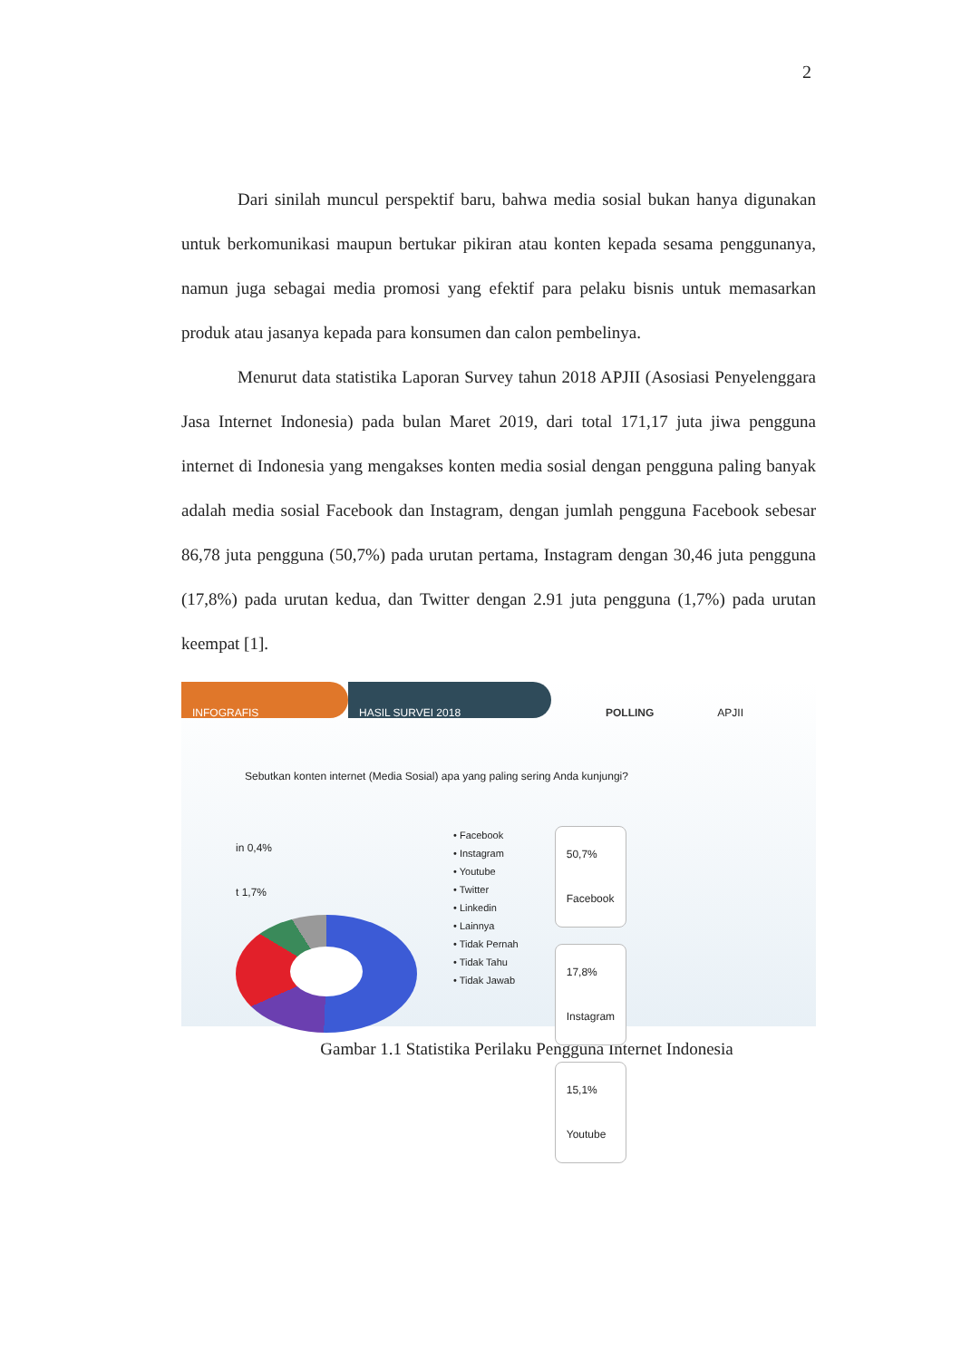2
Dari sinilah muncul perspektif baru, bahwa media sosial bukan hanya digunakan untuk berkomunikasi maupun bertukar pikiran atau konten kepada sesama penggunanya, namun juga sebagai media promosi yang efektif para pelaku bisnis untuk memasarkan produk atau jasanya kepada para konsumen dan calon pembelinya.
Menurut data statistika Laporan Survey tahun 2018 APJII (Asosiasi Penyelenggara Jasa Internet Indonesia) pada bulan Maret 2019, dari total 171,17 juta jiwa pengguna internet di Indonesia yang mengakses konten media sosial dengan pengguna paling banyak adalah media sosial Facebook dan Instagram, dengan jumlah pengguna Facebook sebesar 86,78 juta pengguna (50,7%) pada urutan pertama, Instagram dengan 30,46 juta pengguna (17,8%) pada urutan kedua, dan Twitter dengan 2.91 juta pengguna (1,7%) pada urutan keempat [1].
INFOGRAFIS HASIL SURVEI 2018 POLLING APJII
Sebutkan konten internet (Media Sosial) apa yang paling sering Anda kunjungi?
in 0,4%
t 1,7%
• Facebook
• Instagram
• Youtube
• Twitter
• Linkedin
• Lainnya
• Tidak Pernah
• Tidak Tahu
• Tidak Jawab
50,7%
Facebook
17,8%
Instagram
15,1%
Youtube
Gambar 1.1 Statistika Perilaku Pengguna Internet Indonesia